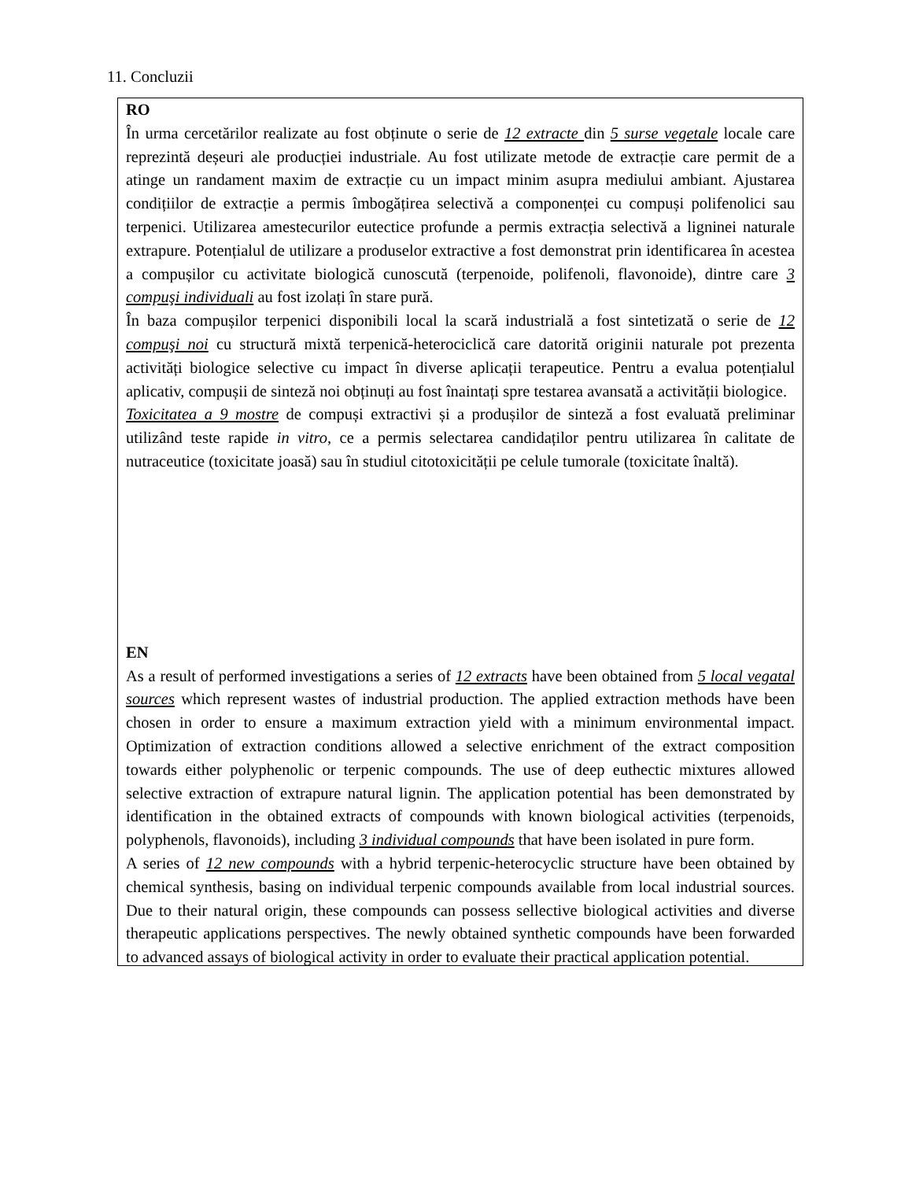11. Concluzii
RO
În urma cercetărilor realizate au fost obținute o serie de 12 extracte din 5 surse vegetale locale care reprezintă deșeuri ale producției industriale. Au fost utilizate metode de extracție care permit de a atinge un randament maxim de extracție cu un impact minim asupra mediului ambiant. Ajustarea condițiilor de extracție a permis îmbogățirea selectivă a componenței cu compuși polifenolici sau terpenici. Utilizarea amestecurilor eutectice profunde a permis extracția selectivă a ligninei naturale extrapure. Potențialul de utilizare a produselor extractive a fost demonstrat prin identificarea în acestea a compușilor cu activitate biologică cunoscută (terpenoide, polifenoli, flavonoide), dintre care 3 compuşi individuali au fost izolați în stare pură.
În baza compușilor terpenici disponibili local la scară industrială a fost sintetizată o serie de 12 compuşi noi cu structură mixtă terpenică-heterociclică care datorită originii naturale pot prezenta activități biologice selective cu impact în diverse aplicații terapeutice. Pentru a evalua potențialul aplicativ, compușii de sinteză noi obținuți au fost înaintați spre testarea avansată a activității biologice.
Toxicitatea a 9 mostre de compuși extractivi și a produșilor de sinteză a fost evaluată preliminar utilizând teste rapide in vitro, ce a permis selectarea candidaților pentru utilizarea în calitate de nutraceutice (toxicitate joasă) sau în studiul citotoxicității pe celule tumorale (toxicitate înaltă).
EN
As a result of performed investigations a series of 12 extracts have been obtained from 5 local vegatal sources which represent wastes of industrial production. The applied extraction methods have been chosen in order to ensure a maximum extraction yield with a minimum environmental impact. Optimization of extraction conditions allowed a selective enrichment of the extract composition towards either polyphenolic or terpenic compounds. The use of deep euthectic mixtures allowed selective extraction of extrapure natural lignin. The application potential has been demonstrated by identification in the obtained extracts of compounds with known biological activities (terpenoids, polyphenols, flavonoids), including 3 individual compounds that have been isolated in pure form.
A series of 12 new compounds with a hybrid terpenic-heterocyclic structure have been obtained by chemical synthesis, basing on individual terpenic compounds available from local industrial sources. Due to their natural origin, these compounds can possess sellective biological activities and diverse therapeutic applications perspectives. The newly obtained synthetic compounds have been forwarded to advanced assays of biological activity in order to evaluate their practical application potential.